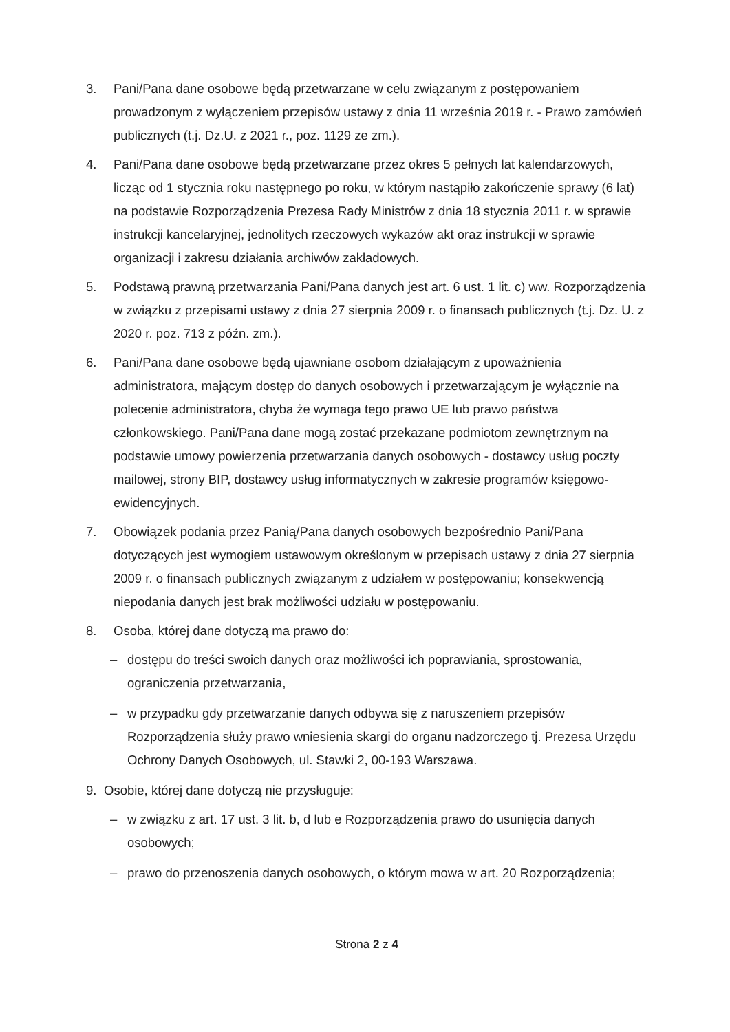3. Pani/Pana dane osobowe będą przetwarzane w celu związanym z postępowaniem prowadzonym z wyłączeniem przepisów ustawy z dnia 11 września 2019 r. - Prawo zamówień publicznych (t.j. Dz.U. z 2021 r., poz. 1129 ze zm.).
4. Pani/Pana dane osobowe będą przetwarzane przez okres 5 pełnych lat kalendarzowych, licząc od 1 stycznia roku następnego po roku, w którym nastąpiło zakończenie sprawy (6 lat) na podstawie Rozporządzenia Prezesa Rady Ministrów z dnia 18 stycznia 2011 r. w sprawie instrukcji kancelaryjnej, jednolitych rzeczowych wykazów akt oraz instrukcji w sprawie organizacji i zakresu działania archiwów zakładowych.
5. Podstawą prawną przetwarzania Pani/Pana danych jest art. 6 ust. 1 lit. c) ww. Rozporządzenia w związku z przepisami ustawy z dnia 27 sierpnia 2009 r. o finansach publicznych (t.j. Dz. U. z 2020 r. poz. 713 z późn. zm.).
6. Pani/Pana dane osobowe będą ujawniane osobom działającym z upoważnienia administratora, mającym dostęp do danych osobowych i przetwarzającym je wyłącznie na polecenie administratora, chyba że wymaga tego prawo UE lub prawo państwa członkowskiego. Pani/Pana dane mogą zostać przekazane podmiotom zewnętrznym na podstawie umowy powierzenia przetwarzania danych osobowych - dostawcy usług poczty mailowej, strony BIP, dostawcy usług informatycznych w zakresie programów księgowo-ewidencyjnych.
7. Obowiązek podania przez Panią/Pana danych osobowych bezpośrednio Pani/Pana dotyczących jest wymogiem ustawowym określonym w przepisach ustawy z dnia 27 sierpnia 2009 r. o finansach publicznych związanym z udziałem w postępowaniu; konsekwencją niepodania danych jest brak możliwości udziału w postępowaniu.
8. Osoba, której dane dotyczą ma prawo do:
– dostępu do treści swoich danych oraz możliwości ich poprawiania, sprostowania, ograniczenia przetwarzania,
– w przypadku gdy przetwarzanie danych odbywa się z naruszeniem przepisów Rozporządzenia służy prawo wniesienia skargi do organu nadzorczego tj. Prezesa Urzędu Ochrony Danych Osobowych, ul. Stawki 2, 00-193 Warszawa.
9. Osobie, której dane dotyczą nie przysługuje:
– w związku z art. 17 ust. 3 lit. b, d lub e Rozporządzenia prawo do usunięcia danych osobowych;
– prawo do przenoszenia danych osobowych, o którym mowa w art. 20 Rozporządzenia;
Strona 2 z 4